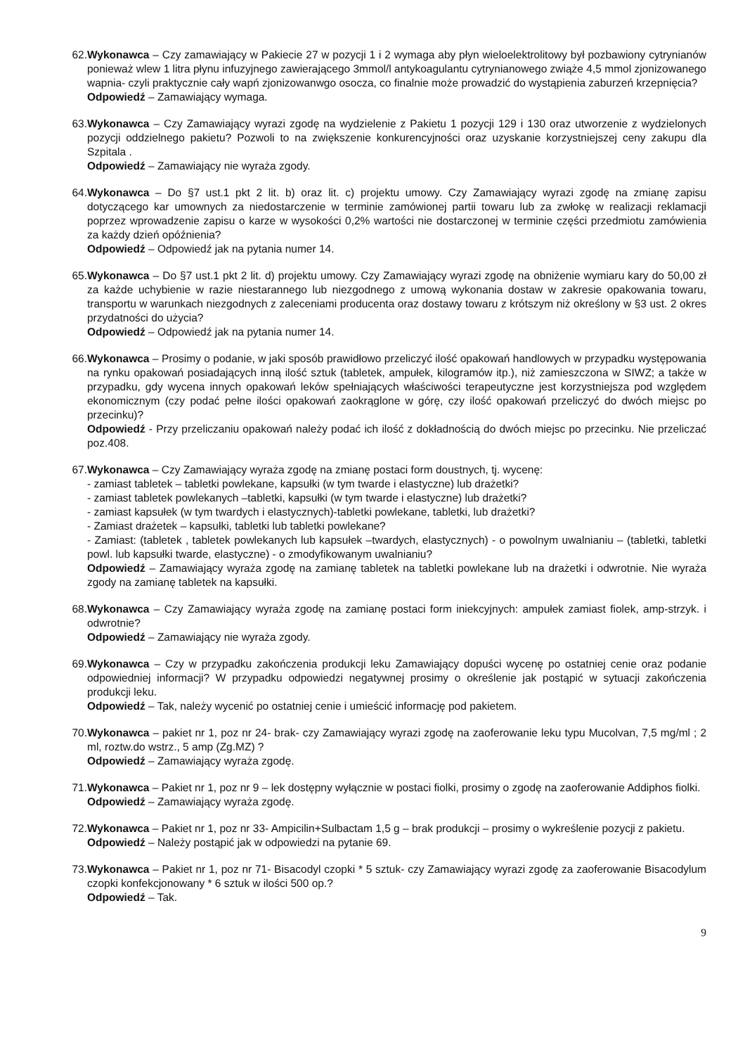62. Wykonawca – Czy zamawiający w Pakiecie 27 w pozycji 1 i 2 wymaga aby płyn wieloelektrolitowy był pozbawiony cytrynianów ponieważ wlew 1 litra płynu infuzyjnego zawierającego 3mmol/l antykoagulantu cytrynianowego zwiąże 4,5 mmol zjonizowanego wapnia- czyli praktycznie cały wapń zjonizowanwgo osocza, co finalnie może prowadzić do wystąpienia zaburzeń krzepnięcia?
Odpowiedź – Zamawiający wymaga.
63. Wykonawca – Czy Zamawiający wyrazi zgodę na wydzielenie z Pakietu 1 pozycji 129 i 130 oraz utworzenie z wydzielonych pozycji oddzielnego pakietu? Pozwoli to na zwiększenie konkurencyjności oraz uzyskanie korzystniejszej ceny zakupu dla Szpitala .
Odpowiedź – Zamawiający nie wyraża zgody.
64. Wykonawca – Do §7 ust.1 pkt 2 lit. b) oraz lit. c) projektu umowy. Czy Zamawiający wyrazi zgodę na zmianę zapisu dotyczącego kar umownych za niedostarczenie w terminie zamówionej partii towaru lub za zwłokę w realizacji reklamacji poprzez wprowadzenie zapisu o karze w wysokości 0,2% wartości nie dostarczonej w terminie części przedmiotu zamówienia za każdy dzień opóźnienia?
Odpowiedź – Odpowiedź jak na pytania numer 14.
65. Wykonawca – Do §7 ust.1 pkt 2 lit. d) projektu umowy. Czy Zamawiający wyrazi zgodę na obniżenie wymiaru kary do 50,00 zł za każde uchybienie w razie niestarannego lub niezgodnego z umową wykonania dostaw w zakresie opakowania towaru, transportu w warunkach niezgodnych z zaleceniami producenta oraz dostawy towaru z krótszym niż określony w §3 ust. 2 okres przydatności do użycia?
Odpowiedź – Odpowiedź jak na pytania numer 14.
66. Wykonawca – Prosimy o podanie, w jaki sposób prawidłowo przeliczyć ilość opakowań handlowych w przypadku występowania na rynku opakowań posiadających inną ilość sztuk (tabletek, ampułek, kilogramów itp.), niż zamieszczona w SIWZ; a także w przypadku, gdy wycena innych opakowań leków spełniających właściwości terapeutyczne jest korzystniejsza pod względem ekonomicznym (czy podać pełne ilości opakowań zaokrąglone w górę, czy ilość opakowań przeliczyć do dwóch miejsc po przecinku)?
Odpowiedź - Przy przeliczaniu opakowań należy podać ich ilość z dokładnością do dwóch miejsc po przecinku. Nie przeliczać poz.408.
67. Wykonawca – Czy Zamawiający wyraża zgodę na zmianę postaci form doustnych, tj. wycenę:
- zamiast tabletek – tabletki powlekane, kapsułki (w tym twarde i elastyczne) lub drażetki?
- zamiast tabletek powlekanych –tabletki, kapsułki (w tym twarde i elastyczne) lub drażetki?
- zamiast kapsułek (w tym twardych i elastycznych)-tabletki powlekane, tabletki, lub drażetki?
- Zamiast drażetek – kapsułki, tabletki lub tabletki powlekane?
- Zamiast: (tabletek , tabletek powlekanych lub kapsułek –twardych, elastycznych) - o powolnym uwalnianiu – (tabletki, tabletki powl. lub kapsułki twarde, elastyczne) - o zmodyfikowanym uwalnianiu?
Odpowiedź – Zamawiający wyraża zgodę na zamianę tabletek na tabletki powlekane lub na drażetki i odwrotnie. Nie wyraża zgody na zamianę tabletek na kapsułki.
68. Wykonawca – Czy Zamawiający wyraża zgodę na zamianę postaci form iniekcyjnych: ampułek zamiast fiolek, amp-strzyk. i odwrotnie?
Odpowiedź – Zamawiający nie wyraża zgody.
69. Wykonawca – Czy w przypadku zakończenia produkcji leku Zamawiający dopuści wycenę po ostatniej cenie oraz podanie odpowiedniej informacji? W przypadku odpowiedzi negatywnej prosimy o określenie jak postąpić w sytuacji zakończenia produkcji leku.
Odpowiedź – Tak, należy wycenić po ostatniej cenie i umieścić informację pod pakietem.
70. Wykonawca – pakiet nr 1, poz nr 24- brak- czy Zamawiający wyrazi zgodę na zaoferowanie leku typu Mucolvan, 7,5 mg/ml ; 2 ml, roztw.do wstrz., 5 amp (Zg.MZ) ?
Odpowiedź – Zamawiający wyraża zgodę.
71. Wykonawca – Pakiet nr 1, poz nr 9 – lek dostępny wyłącznie w postaci fiolki, prosimy o zgodę na zaoferowanie Addiphos fiolki.
Odpowiedź – Zamawiający wyraża zgodę.
72. Wykonawca – Pakiet nr 1, poz nr 33- Ampicilin+Sulbactam 1,5 g – brak produkcji – prosimy o wykreślenie pozycji z pakietu.
Odpowiedź – Należy postąpić jak w odpowiedzi na pytanie 69.
73. Wykonawca – Pakiet nr 1, poz nr 71- Bisacodyl czopki * 5 sztuk- czy Zamawiający wyrazi zgodę za zaoferowanie Bisacodylum czopki konfekcjonowany * 6 sztuk w ilości 500 op.?
Odpowiedź – Tak.
9